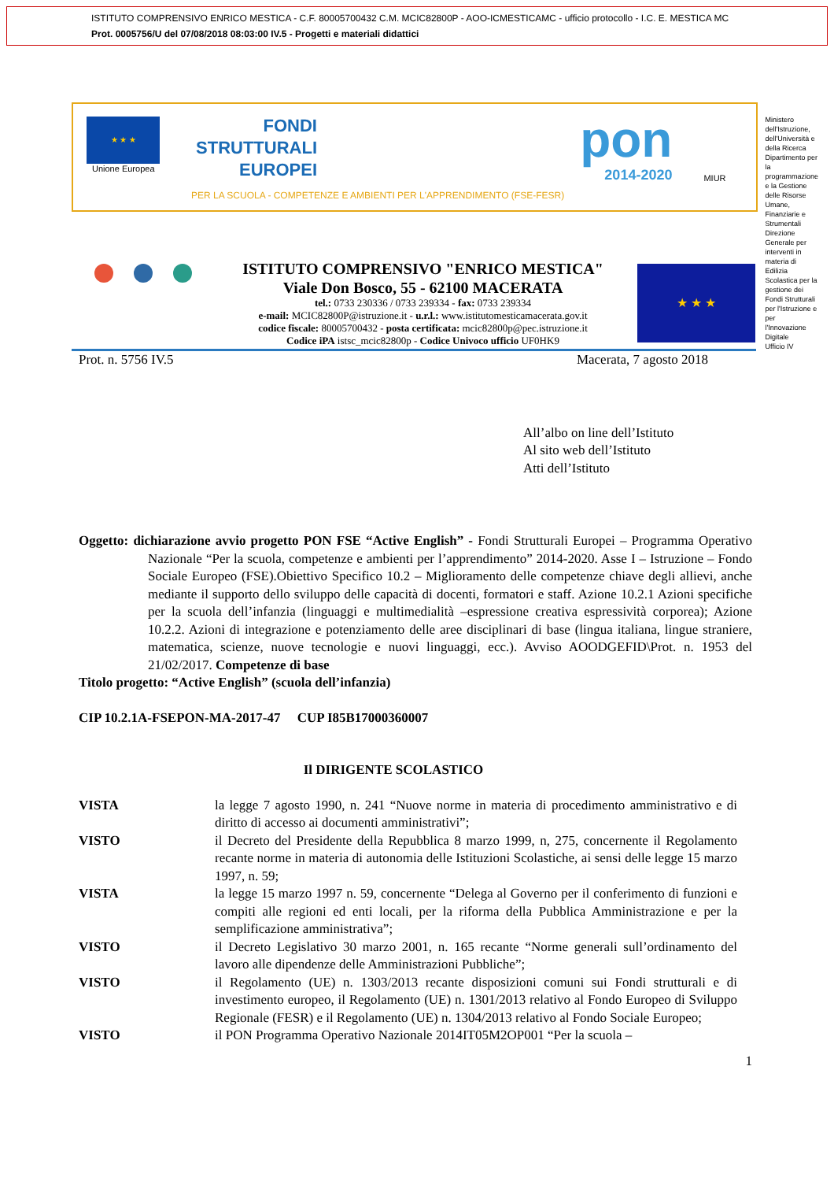ISTITUTO COMPRENSIVO ENRICO MESTICA - C.F. 80005700432 C.M. MCIC82800P - AOO-ICMESTICAMC - ufficio protocollo - I.C. E. MESTICA MC
Prot. 0005756/U del 07/08/2018 08:03:00 IV.5 - Progetti e materiali didattici
★ ★ ★
Unione Europea
FONDI
STRUTTURALI
EUROPEI
PER LA SCUOLA - COMPETENZE E AMBIENTI PER L'APPRENDIMENTO (FSE-FESR)
pon
2014-2020
MIUR
Ministero dell'Istruzione, dell'Università e della Ricerca
Dipartimento per la programmazione e la Gestione delle Risorse Umane, Finanziarie e Strumentali
Direzione Generale per interventi in materia di Edilizia Scolastica per la gestione dei Fondi Strutturali per l'Istruzione e per l'Innovazione Digitale
Ufficio IV
ISTITUTO COMPRENSIVO "ENRICO MESTICA"
Viale Don Bosco, 55 - 62100 MACERATA
tel.: 0733 230336 / 0733 239334 - fax: 0733 239334
e-mail: MCIC82800P@istruzione.it - u.r.l.: www.istitutomesticamacerata.gov.it
codice fiscale: 80005700432 - posta certificata: mcic82800p@pec.istruzione.it
Codice iPA istsc_mcic82800p - Codice Univoco ufficio UF0HK9
★ ★ ★
Prot. n. 5756 IV.5 Macerata, 7 agosto 2018
All’albo on line dell’Istituto
Al sito web dell’Istituto
Atti dell’Istituto
Oggetto: dichiarazione avvio progetto PON FSE “Active English” - Fondi Strutturali Europei – Programma Operativo Nazionale “Per la scuola, competenze e ambienti per l’apprendimento” 2014-2020. Asse I – Istruzione – Fondo Sociale Europeo (FSE).Obiettivo Specifico 10.2 – Miglioramento delle competenze chiave degli allievi, anche mediante il supporto dello sviluppo delle capacità di docenti, formatori e staff. Azione 10.2.1 Azioni specifiche per la scuola dell’infanzia (linguaggi e multimedialità –espressione creativa espressività corporea); Azione 10.2.2. Azioni di integrazione e potenziamento delle aree disciplinari di base (lingua italiana, lingue straniere, matematica, scienze, nuove tecnologie e nuovi linguaggi, ecc.). Avviso AOODGEFID\Prot. n. 1953 del 21/02/2017. Competenze di base
Titolo progetto: “Active English” (scuola dell’infanzia)
CIP 10.2.1A-FSEPON-MA-2017-47 CUP I85B17000360007
Il DIRIGENTE SCOLASTICO
VISTA la legge 7 agosto 1990, n. 241 “Nuove norme in materia di procedimento amministrativo e di diritto di accesso ai documenti amministrativi”;
VISTO il Decreto del Presidente della Repubblica 8 marzo 1999, n, 275, concernente il Regolamento recante norme in materia di autonomia delle Istituzioni Scolastiche, ai sensi delle legge 15 marzo 1997, n. 59;
VISTA la legge 15 marzo 1997 n. 59, concernente “Delega al Governo per il conferimento di funzioni e compiti alle regioni ed enti locali, per la riforma della Pubblica Amministrazione e per la semplificazione amministrativa”;
VISTO il Decreto Legislativo 30 marzo 2001, n. 165 recante “Norme generali sull’ordinamento del lavoro alle dipendenze delle Amministrazioni Pubbliche”;
VISTO il Regolamento (UE) n. 1303/2013 recante disposizioni comuni sui Fondi strutturali e di investimento europeo, il Regolamento (UE) n. 1301/2013 relativo al Fondo Europeo di Sviluppo Regionale (FESR) e il Regolamento (UE) n. 1304/2013 relativo al Fondo Sociale Europeo;
VISTO il PON Programma Operativo Nazionale 2014IT05M2OP001 “Per la scuola –
1